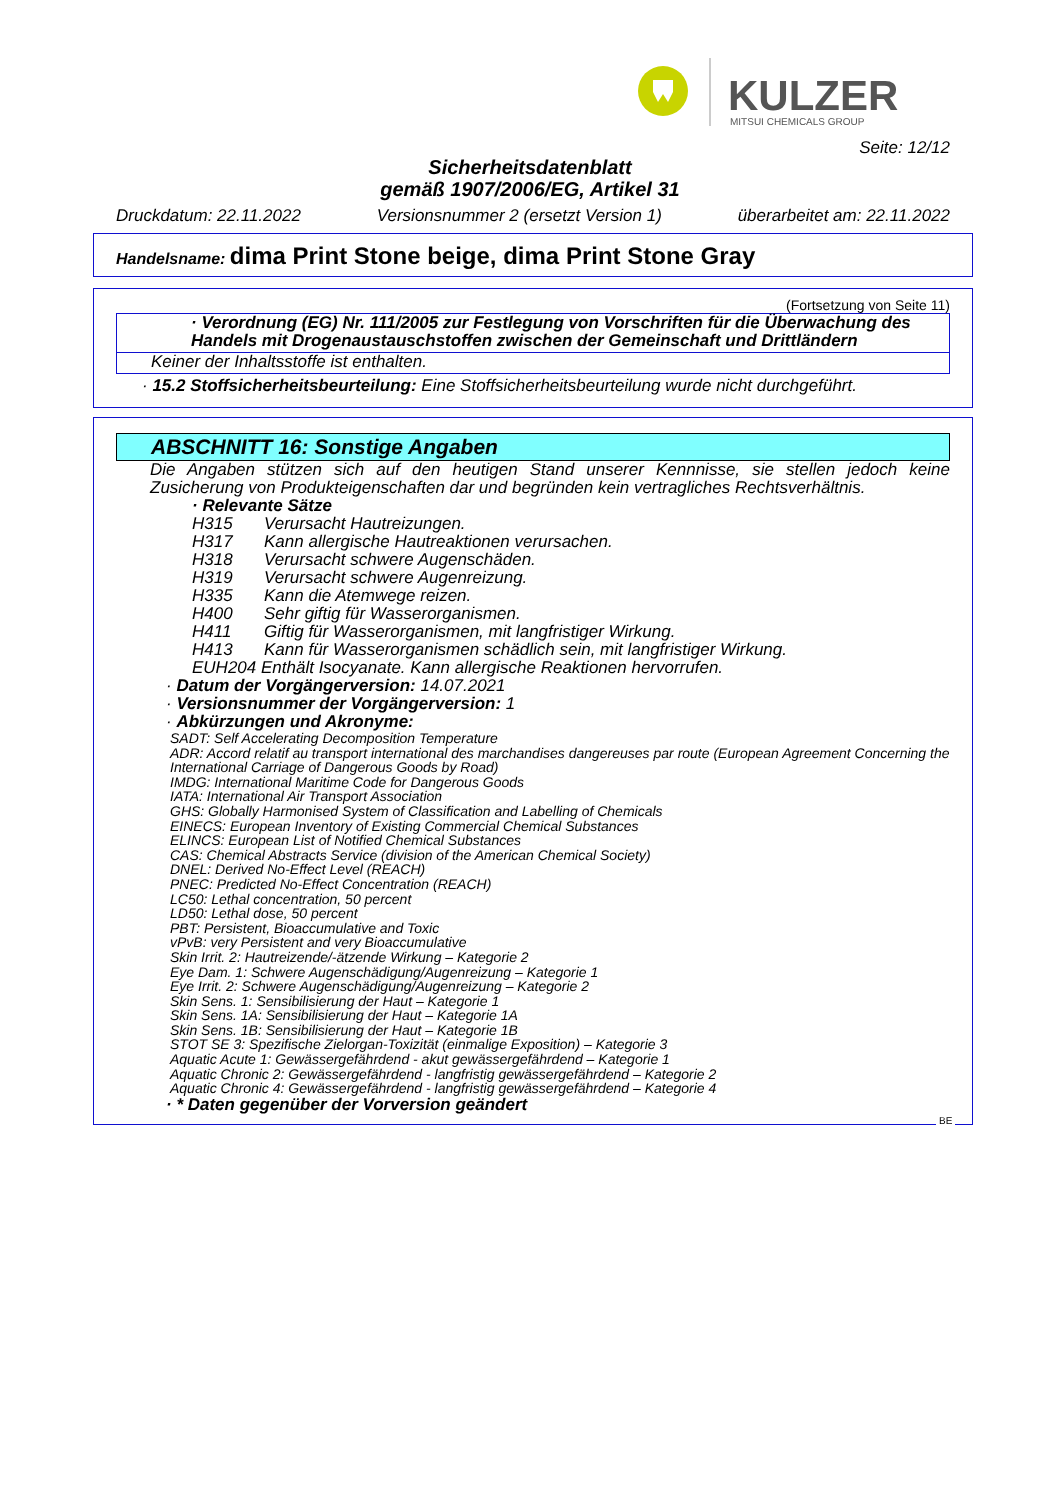KULZER
MITSUI CHEMICALS GROUP
Seite: 12/12
Sicherheitsdatenblatt
gemäß 1907/2006/EG, Artikel 31
Druckdatum: 22.11.2022 Versionsnummer 2 (ersetzt Version 1) überarbeitet am: 22.11.2022
Handelsname: dima Print Stone beige, dima Print Stone Gray
(Fortsetzung von Seite 11)
· Verordnung (EG) Nr. 111/2005 zur Festlegung von Vorschriften für die Überwachung des Handels mit Drogenaustauschstoffen zwischen der Gemeinschaft und Drittländern
Keiner der Inhaltsstoffe ist enthalten.
· 15.2 Stoffsicherheitsbeurteilung: Eine Stoffsicherheitsbeurteilung wurde nicht durchgeführt.
ABSCHNITT 16: Sonstige Angaben
Die Angaben stützen sich auf den heutigen Stand unserer Kennnisse, sie stellen jedoch keine Zusicherung von Produkteigenschaften dar und begründen kein vertragliches Rechtsverhältnis.
· Relevante Sätze
H315 Verursacht Hautreizungen.
H317 Kann allergische Hautreaktionen verursachen.
H318 Verursacht schwere Augenschäden.
H319 Verursacht schwere Augenreizung.
H335 Kann die Atemwege reizen.
H400 Sehr giftig für Wasserorganismen.
H411 Giftig für Wasserorganismen, mit langfristiger Wirkung.
H413 Kann für Wasserorganismen schädlich sein, mit langfristiger Wirkung.
EUH204 Enthält Isocyanate. Kann allergische Reaktionen hervorrufen.
· Datum der Vorgängerversion: 14.07.2021
· Versionsnummer der Vorgängerversion: 1
· Abkürzungen und Akronyme:
SADT: Self Accelerating Decomposition Temperature
ADR: Accord relatif au transport international des marchandises dangereuses par route (European Agreement Concerning the International Carriage of Dangerous Goods by Road)
IMDG: International Maritime Code for Dangerous Goods
IATA: International Air Transport Association
GHS: Globally Harmonised System of Classification and Labelling of Chemicals
EINECS: European Inventory of Existing Commercial Chemical Substances
ELINCS: European List of Notified Chemical Substances
CAS: Chemical Abstracts Service (division of the American Chemical Society)
DNEL: Derived No-Effect Level (REACH)
PNEC: Predicted No-Effect Concentration (REACH)
LC50: Lethal concentration, 50 percent
LD50: Lethal dose, 50 percent
PBT: Persistent, Bioaccumulative and Toxic
vPvB: very Persistent and very Bioaccumulative
Skin Irrit. 2: Hautreizende/-ätzende Wirkung – Kategorie 2
Eye Dam. 1: Schwere Augenschädigung/Augenreizung – Kategorie 1
Eye Irrit. 2: Schwere Augenschädigung/Augenreizung – Kategorie 2
Skin Sens. 1: Sensibilisierung der Haut – Kategorie 1
Skin Sens. 1A: Sensibilisierung der Haut – Kategorie 1A
Skin Sens. 1B: Sensibilisierung der Haut – Kategorie 1B
STOT SE 3: Spezifische Zielorgan-Toxizität (einmalige Exposition) – Kategorie 3
Aquatic Acute 1: Gewässergefährdend - akut gewässergefährdend – Kategorie 1
Aquatic Chronic 2: Gewässergefährdend - langfristig gewässergefährdend – Kategorie 2
Aquatic Chronic 4: Gewässergefährdend - langfristig gewässergefährdend – Kategorie 4
· * Daten gegenüber der Vorversion geändert
BE